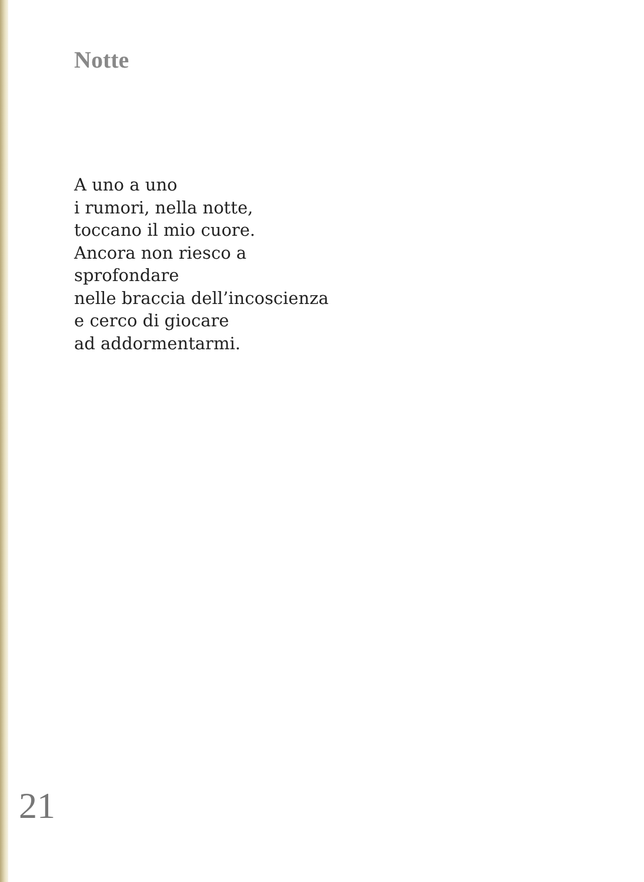Notte
A uno a uno
i rumori, nella notte,
toccano il mio cuore.
Ancora non riesco a
sprofondare
nelle braccia dell’incoscienza
e cerco di giocare
ad addormentarmi.
21